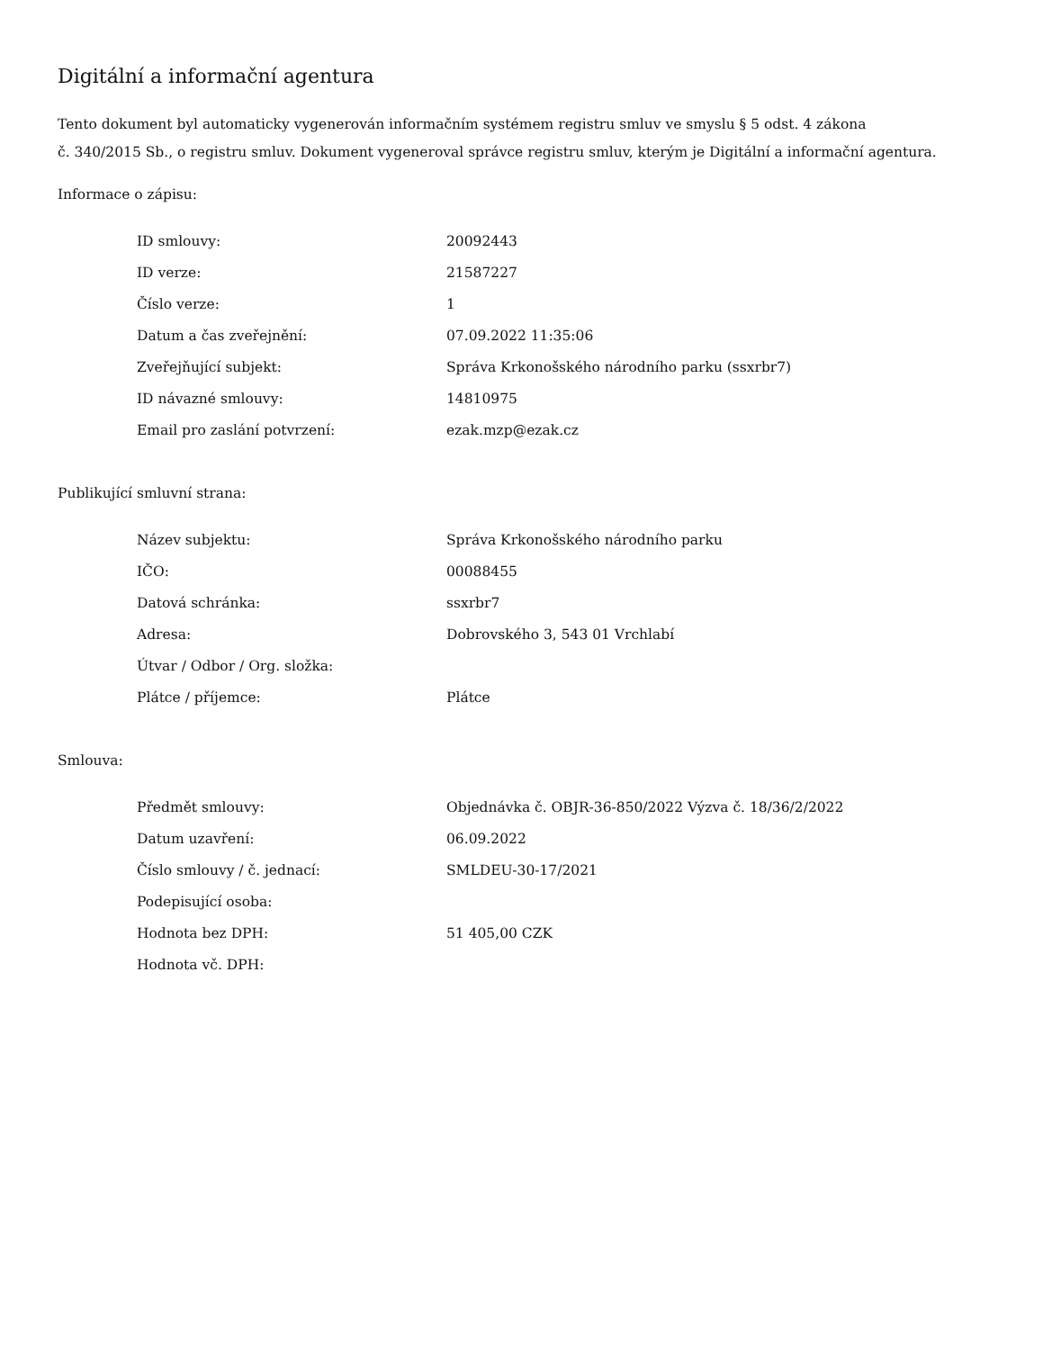Digitální a informační agentura
Tento dokument byl automaticky vygenerován informačním systémem registru smluv ve smyslu § 5 odst. 4 zákona
č. 340/2015 Sb., o registru smluv. Dokument vygeneroval správce registru smluv, kterým je Digitální a informační agentura.
Informace o zápisu:
| ID smlouvy: | 20092443 |
| ID verze: | 21587227 |
| Číslo verze: | 1 |
| Datum a čas zveřejnění: | 07.09.2022 11:35:06 |
| Zveřejňující subjekt: | Správa Krkonošského národního parku (ssxrbr7) |
| ID návazné smlouvy: | 14810975 |
| Email pro zaslání potvrzení: | ezak.mzp@ezak.cz |
Publikující smluvní strana:
| Název subjektu: | Správa Krkonošského národního parku |
| IČO: | 00088455 |
| Datová schránka: | ssxrbr7 |
| Adresa: | Dobrovského 3, 543 01 Vrchlabí |
| Útvar / Odbor / Org. složka: | |
| Plátce / příjemce: | Plátce |
Smlouva:
| Předmět smlouvy: | Objednávka č. OBJR-36-850/2022 Výzva č. 18/36/2/2022 |
| Datum uzavření: | 06.09.2022 |
| Číslo smlouvy / č. jednací: | SMLDEU-30-17/2021 |
| Podepisující osoba: | |
| Hodnota bez DPH: | 51 405,00 CZK |
| Hodnota vč. DPH: | |